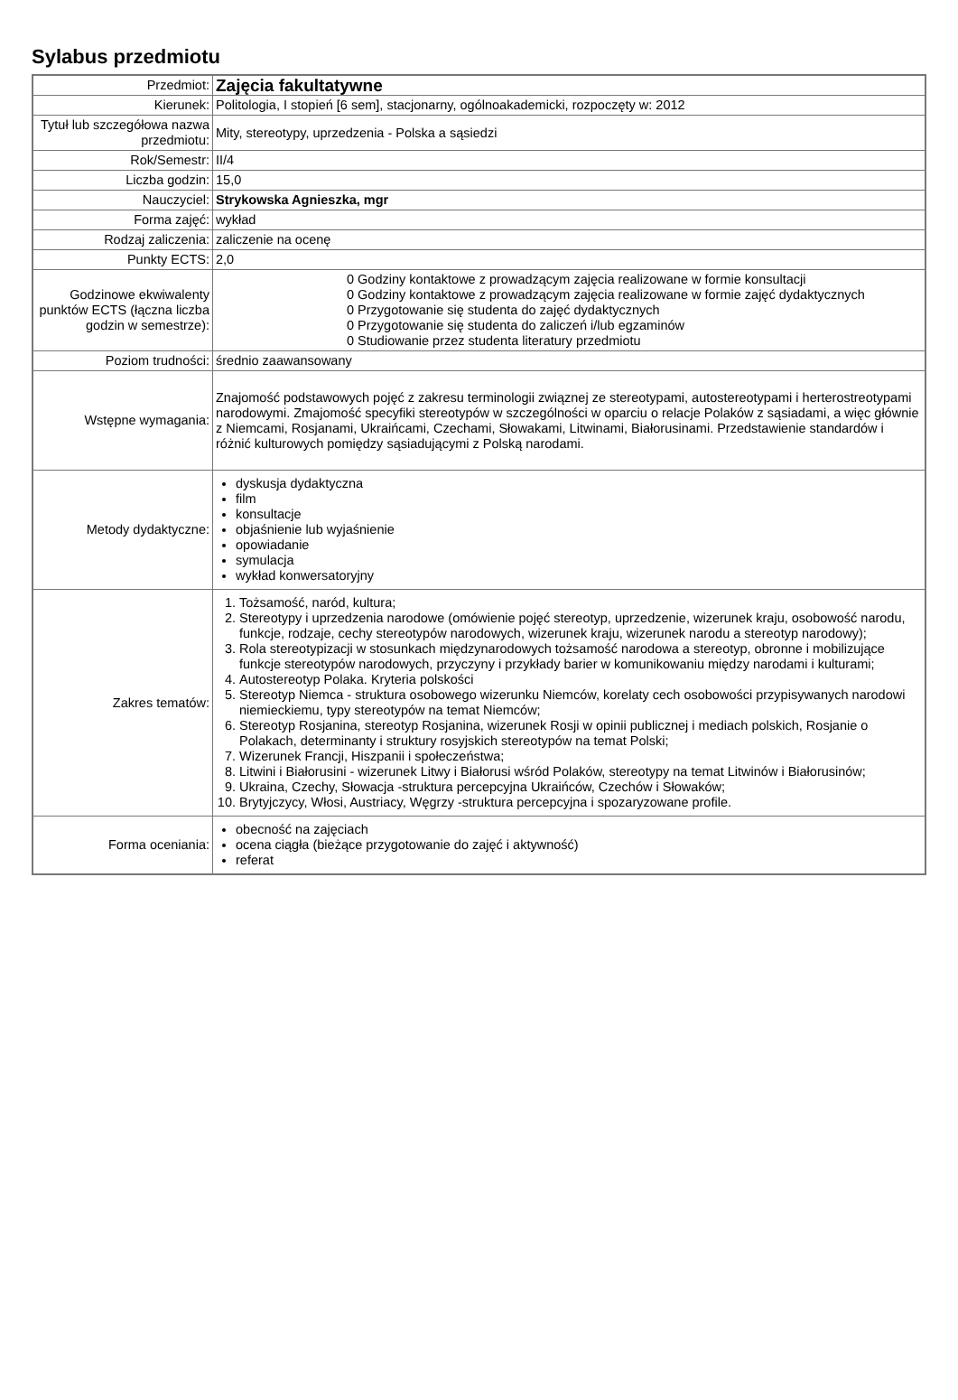Sylabus przedmiotu
| Przedmiot: | Zajęcia fakultatywne |
| Kierunek: | Politologia, I stopień [6 sem], stacjonarny, ogólnoakademicki, rozpoczęty w: 2012 |
| Tytuł lub szczegółowa nazwa przedmiotu: | Mity, stereotypy, uprzedzenia - Polska a sąsiedzi |
| Rok/Semestr: | II/4 |
| Liczba godzin: | 15,0 |
| Nauczyciel: | Strykowska Agnieszka, mgr |
| Forma zajęć: | wykład |
| Rodzaj zaliczenia: | zaliczenie na ocenę |
| Punkty ECTS: | 2,0 |
| Godzinowe ekwiwalenty punktów ECTS (łączna liczba godzin w semestrze): | 0 Godziny kontaktowe z prowadzącym zajęcia realizowane w formie konsultacji 0 Godziny kontaktowe z prowadzącym zajęcia realizowane w formie zajęć dydaktycznych 0 Przygotowanie się studenta do zajęć dydaktycznych 0 Przygotowanie się studenta do zaliczeń i/lub egzaminów 0 Studiowanie przez studenta literatury przedmiotu |
| Poziom trudności: | średnio zaawansowany |
| Wstępne wymagania: | Znajomość podstawowych pojęć z zakresu terminologii związnej ze stereotypami, autostereotypami i herterostreotypami narodowymi. Zmajomość specyfiki stereotypów w szczególności w oparciu o relacje Polaków z sąsiadami, a więc głównie z Niemcami, Rosjanami, Ukraińcami, Czechami, Słowakami, Litwinami, Białorusinami. Przedstawienie standardów i różnić kulturowych pomiędzy sąsiadującymi z Polską narodami. |
| Metody dydaktyczne: | dyskusja dydaktyczna film konsultacje objaśnienie lub wyjaśnienie opowiadanie symulacja wykład konwersatoryjny |
| Zakres tematów: | 1. Tożsamość, naród, kultura; 2. Stereotypy i uprzedzenia narodowe (omówienie pojęć stereotyp, uprzedzenie, wizerunek kraju, osobowość narodu, funkcje, rodzaje, cechy stereotypów narodowych, wizerunek kraju, wizerunek narodu a stereotyp narodowy); 3. Rola stereotypizacji w stosunkach międzynarodowych tożsamość narodowa a stereotyp, obronne i mobilizujące funkcje stereotypów narodowych, przyczyny i przykłady barier w komunikowaniu między narodami i kulturami; 4. Autostereotyp Polaka. Kryteria polskości 5. Stereotyp Niemca - struktura osobowego wizerunku Niemców, korelaty cech osobowości przypisywanych narodowi niemieckiemu, typy stereotypów na temat Niemców; 6. Stereotyp Rosjanina, stereotyp Rosjanina, wizerunek Rosji w opinii publicznej i mediach polskich, Rosjanie o Polakach, determinanty i struktury rosyjskich stereotypów na temat Polski; 7. Wizerunek Francji, Hiszpanii i społeczeństwa; 8. Litwini i Białorusini - wizerunek Litwy i Białorusi wśród Polaków, stereotypy na temat Litwinów i Białorusinów; 9. Ukraina, Czechy, Słowacja -struktura percepcyjna Ukraińców, Czechów i Słowaków; 10. Brytyjczycy, Włosi, Austriacy, Węgrzy -struktura percepcyjna i spozaryzowane profile. |
| Forma oceniania: | obecność na zajęciach ocena ciągła (bieżące przygotowanie do zajęć i aktywność) referat |